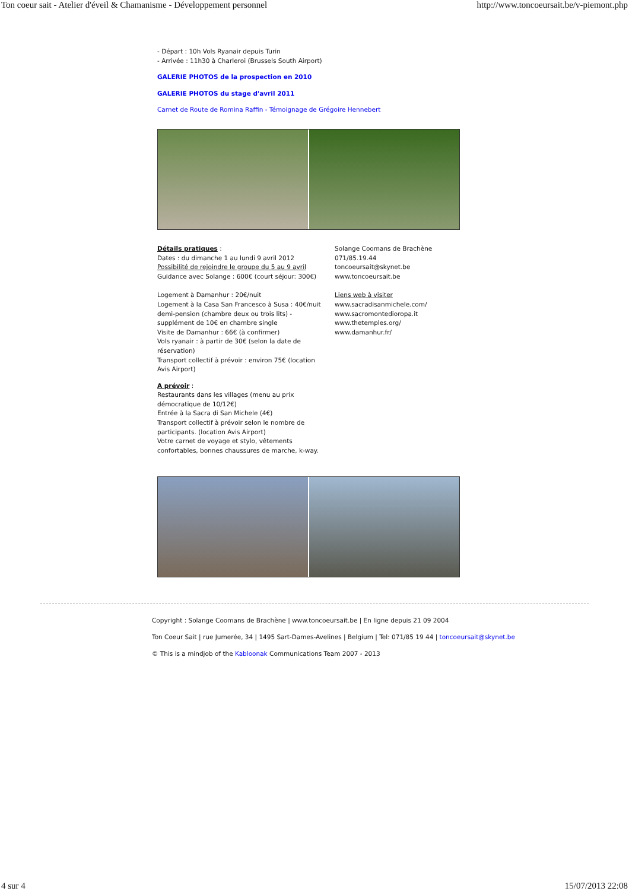Ton coeur sait - Atelier d'éveil & Chamanisme - Développement personnel http://www.toncoeursait.be/v-piemont.php
- Départ : 10h Vols Ryanair depuis Turin
- Arrivée : 11h30 à Charleroi (Brussels South Airport)
GALERIE PHOTOS de la prospection en 2010
GALERIE PHOTOS du stage d'avril 2011
Carnet de Route de Romina Raffin - Témoignage de Grégoire Hennebert
Détails pratiques :
Dates : du dimanche 1 au lundi 9 avril 2012
Possibilité de rejoindre le groupe du 5 au 9 avril
Guidance avec Solange : 600€ (court séjour: 300€)
Logement à Damanhur : 20€/nuit
Logement à la Casa San Francesco à Susa : 40€/nuit demi-pension (chambre deux ou trois lits) - supplément de 10€ en chambre single
Visite de Damanhur : 66€ (à confirmer)
Vols ryanair : à partir de 30€ (selon la date de réservation)
Transport collectif à prévoir : environ 75€ (location Avis Airport)
A prévoir :
Restaurants dans les villages (menu au prix démocratique de 10/12€)
Entrée à la Sacra di San Michele (4€)
Transport collectif à prévoir selon le nombre de participants. (location Avis Airport)
Votre carnet de voyage et stylo, vêtements confortables, bonnes chaussures de marche, k-way.
Solange Coomans de Brachène
071/85.19.44
toncoeursait@skynet.be
www.toncoeursait.be
Liens web à visiter
www.sacradisanmichele.com/
www.sacromontedioropa.it
www.thetemples.org/
www.damanhur.fr/
Copyright : Solange Coomans de Brachène | www.toncoeursait.be | En ligne depuis 21 09 2004
Ton Coeur Sait | rue Jumerée, 34 | 1495 Sart-Dames-Avelines | Belgium | Tel: 071/85 19 44 | toncoeursait@skynet.be
© This is a mindjob of the Kabloonak Communications Team 2007 - 2013
4 sur 4 15/07/2013 22:08